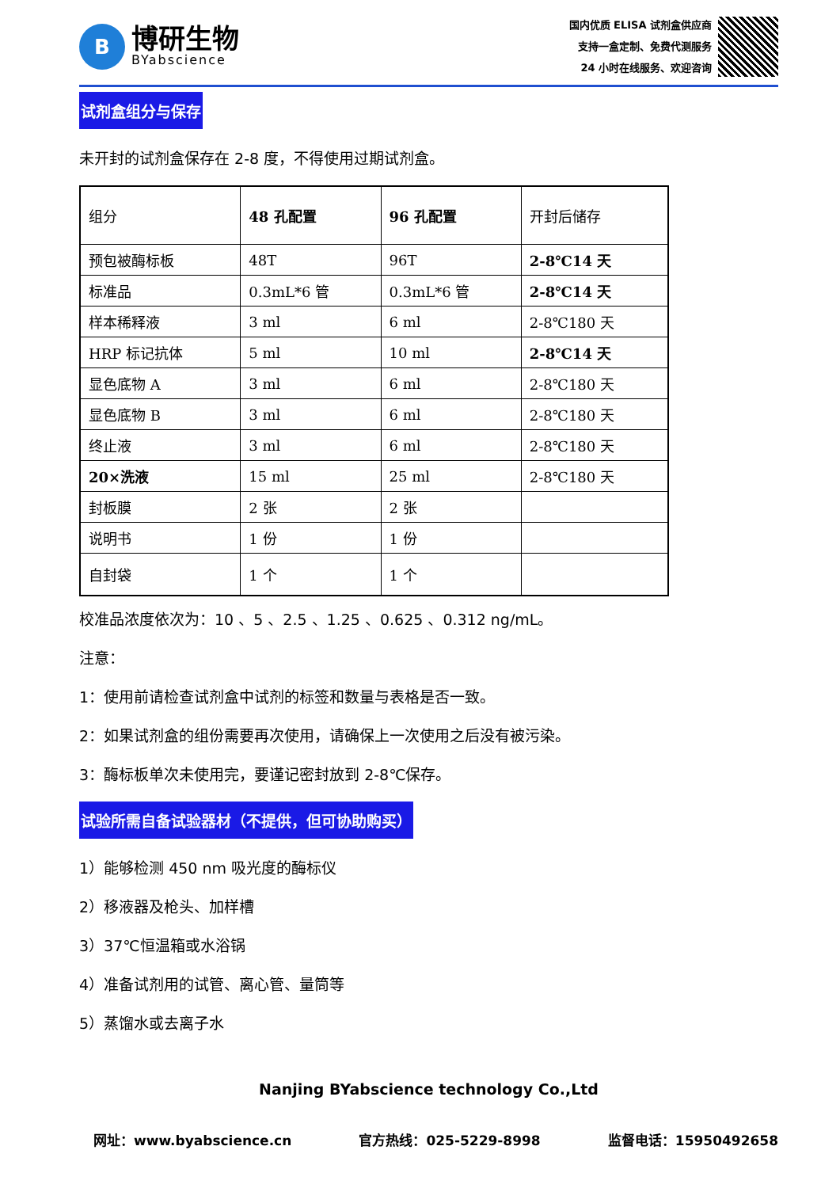B
博研生物
BYabscience
国内优质 ELISA 试剂盒供应商
支持一盒定制、免费代测服务
24 小时在线服务、欢迎咨询
试剂盒组分与保存
未开封的试剂盒保存在 2-8 度，不得使用过期试剂盒。
| 组分 | 48 孔配置 | 96 孔配置 | 开封后储存 |
| 预包被酶标板 | 48T | 96T | 2-8℃14 天 |
| 标准品 | 0.3mL*6 管 | 0.3mL*6 管 | 2-8℃14 天 |
| 样本稀释液 | 3 ml | 6 ml | 2-8℃180 天 |
| HRP 标记抗体 | 5 ml | 10 ml | 2-8℃14 天 |
| 显色底物 A | 3 ml | 6 ml | 2-8℃180 天 |
| 显色底物 B | 3 ml | 6 ml | 2-8℃180 天 |
| 终止液 | 3 ml | 6 ml | 2-8℃180 天 |
| 20×洗液 | 15 ml | 25 ml | 2-8℃180 天 |
| 封板膜 | 2 张 | 2 张 | |
| 说明书 | 1 份 | 1 份 | |
| 自封袋 | 1 个 | 1 个 | |
校准品浓度依次为：10 、5 、2.5 、1.25 、0.625 、0.312 ng/mL。
注意：
1：使用前请检查试剂盒中试剂的标签和数量与表格是否一致。
2：如果试剂盒的组份需要再次使用，请确保上一次使用之后没有被污染。
3：酶标板单次未使用完，要谨记密封放到 2-8℃保存。
试验所需自备试验器材（不提供，但可协助购买）
1）能够检测 450 nm 吸光度的酶标仪
2）移液器及枪头、加样槽
3）37℃恒温箱或水浴锅
4）准备试剂用的试管、离心管、量筒等
5）蒸馏水或去离子水
Nanjing BYabscience technology Co.,Ltd
网址：www.byabscience.cn 官方热线：025-5229-8998 监督电话：15950492658